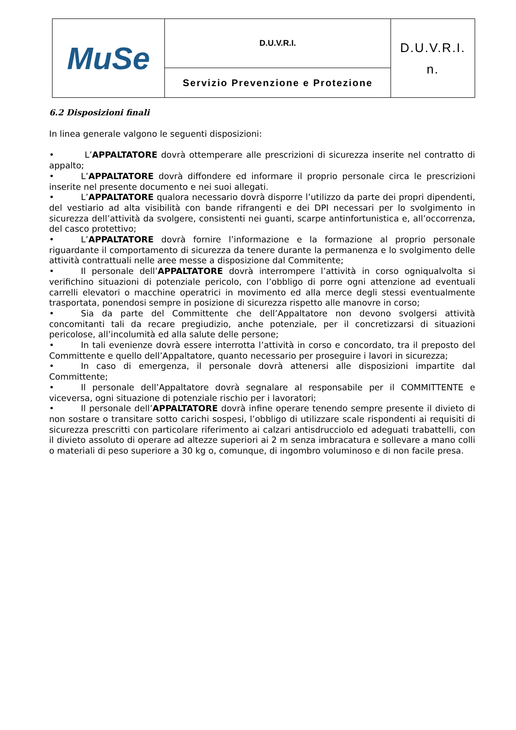| MuSe | D.U.V.R.I. | D.U.V.R.I. n. |
| | Servizio Prevenzione e Protezione | |
6.2 Disposizioni finali
In linea generale valgono le seguenti disposizioni:
• L’APPALTATORE dovrà ottemperare alle prescrizioni di sicurezza inserite nel contratto di appalto;
• L’APPALTATORE dovrà diffondere ed informare il proprio personale circa le prescrizioni inserite nel presente documento e nei suoi allegati.
• L’APPALTATORE qualora necessario dovrà disporre l’utilizzo da parte dei propri dipendenti, del vestiario ad alta visibilità con bande rifrangenti e dei DPI necessari per lo svolgimento in sicurezza dell’attività da svolgere, consistenti nei guanti, scarpe antinfortunistica e, all’occorrenza, del casco protettivo;
• L’APPALTATORE dovrà fornire l’informazione e la formazione al proprio personale riguardante il comportamento di sicurezza da tenere durante la permanenza e lo svolgimento delle attività contrattuali nelle aree messe a disposizione dal Commitente;
• Il personale dell’APPALTATORE dovrà interrompere l’attività in corso ogniqualvolta si verifichino situazioni di potenziale pericolo, con l’obbligo di porre ogni attenzione ad eventuali carrelli elevatori o macchine operatrici in movimento ed alla merce degli stessi eventualmente trasportata, ponendosi sempre in posizione di sicurezza rispetto alle manovre in corso;
• Sia da parte del Committente che dell’Appaltatore non devono svolgersi attività concomitanti tali da recare pregiudizio, anche potenziale, per il concretizzarsi di situazioni pericolose, all’incolumità ed alla salute delle persone;
• In tali evenienze dovrà essere interrotta l’attività in corso e concordato, tra il preposto del Committente e quello dell’Appaltatore, quanto necessario per proseguire i lavori in sicurezza;
• In caso di emergenza, il personale dovrà attenersi alle disposizioni impartite dal Committente;
• Il personale dell’Appaltatore dovrà segnalare al responsabile per il COMMITTENTE e viceversa, ogni situazione di potenziale rischio per i lavoratori;
• Il personale dell’APPALTATORE dovrà infine operare tenendo sempre presente il divieto di non sostare o transitare sotto carichi sospesi, l’obbligo di utilizzare scale rispondenti ai requisiti di sicurezza prescritti con particolare riferimento ai calzari antisdrucciolo ed adeguati trabattelli, con il divieto assoluto di operare ad altezze superiori ai 2 m senza imbracatura e sollevare a mano colli o materiali di peso superiore a 30 kg o, comunque, di ingombro voluminoso e di non facile presa.